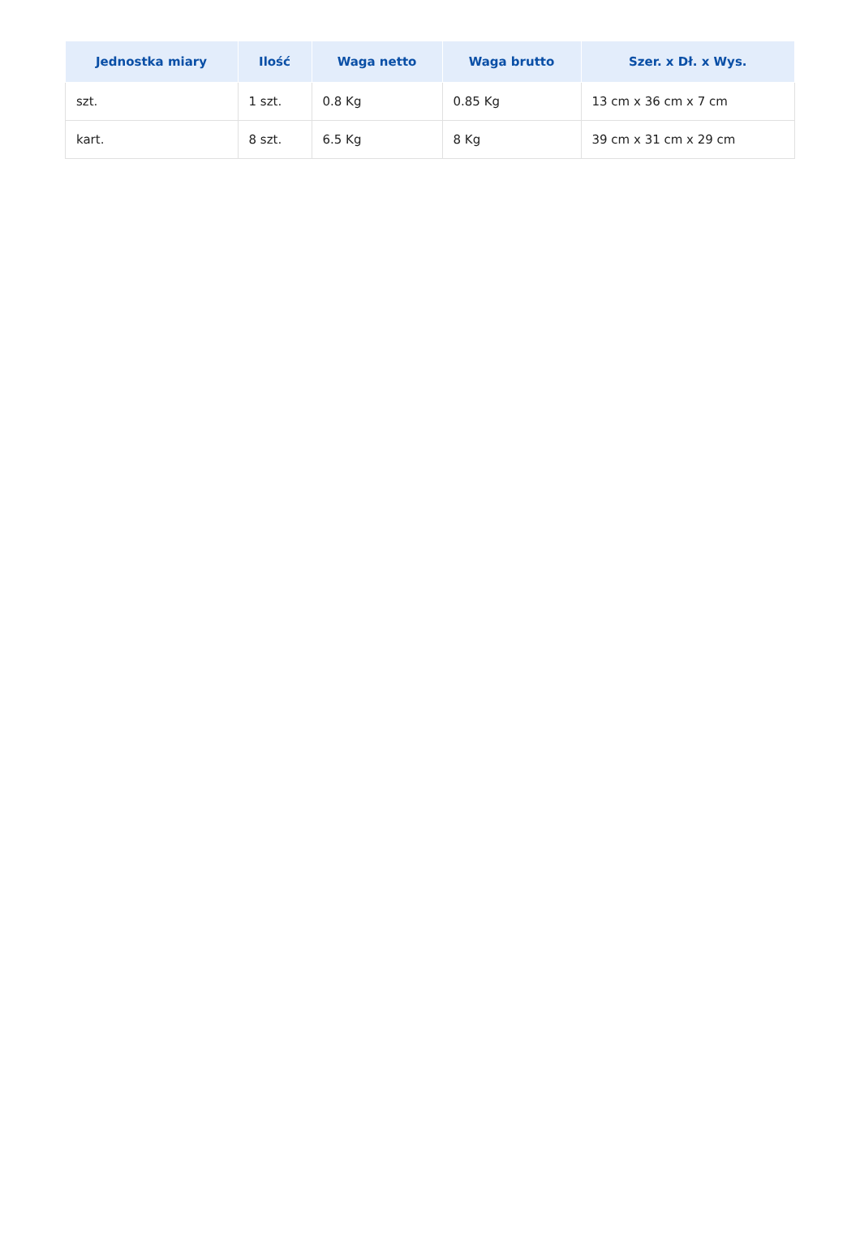| Jednostka miary | Ilość | Waga netto | Waga brutto | Szer. x Dł. x Wys. |
| --- | --- | --- | --- | --- |
| szt. | 1 szt. | 0.8 Kg | 0.85 Kg | 13 cm x 36 cm x 7 cm |
| kart. | 8 szt. | 6.5 Kg | 8 Kg | 39 cm x 31 cm x 29 cm |